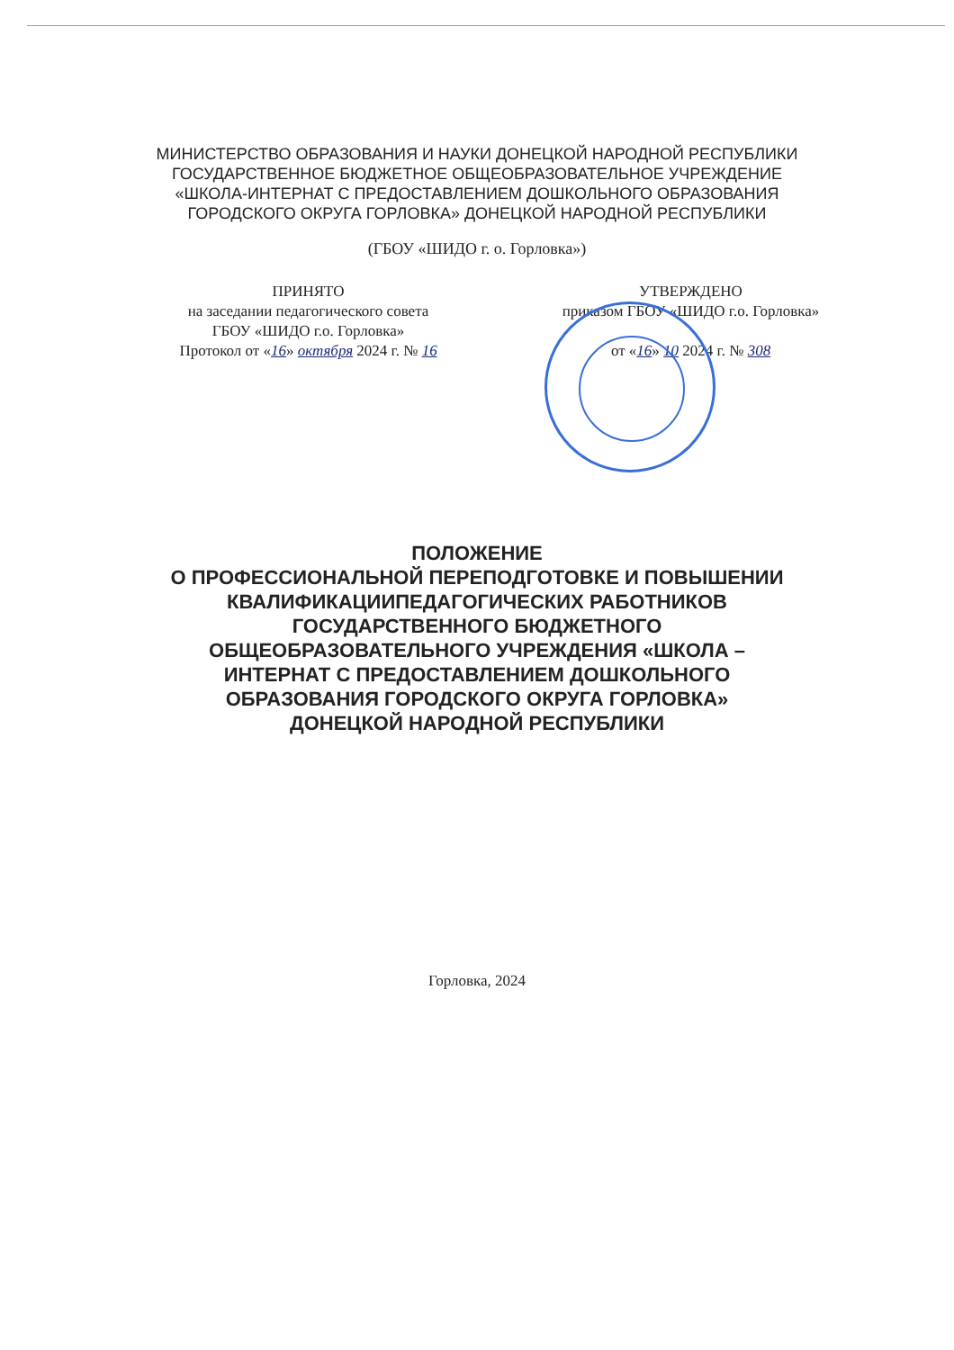МИНИСТЕРСТВО ОБРАЗОВАНИЯ И НАУКИ ДОНЕЦКОЙ НАРОДНОЙ РЕСПУБЛИКИ
ГОСУДАРСТВЕННОЕ БЮДЖЕТНОЕ ОБЩЕОБРАЗОВАТЕЛЬНОЕ УЧРЕЖДЕНИЕ
«ШКОЛА-ИНТЕРНАТ С ПРЕДОСТАВЛЕНИЕМ ДОШКОЛЬНОГО ОБРАЗОВАНИЯ
ГОРОДСКОГО ОКРУГА ГОРЛОВКА» ДОНЕЦКОЙ НАРОДНОЙ РЕСПУБЛИКИ
(ГБОУ «ШИДО г. о. Горловка»)
ПРИНЯТО
на заседании педагогического совета
ГБОУ «ШИДО г.о. Горловка»
Протокол от «16» октября 2024 г. № 16
УТВЕРЖДЕНО
приказом ГБОУ «ШИДО г.о. Горловка»
от «16» 10 2024 г. № 308
ПОЛОЖЕНИЕ
О ПРОФЕССИОНАЛЬНОЙ ПЕРЕПОДГОТОВКЕ И ПОВЫШЕНИИ
КВАЛИФИКАЦИИПЕДАГОГИЧЕСКИХ РАБОТНИКОВ
ГОСУДАРСТВЕННОГО БЮДЖЕТНОГО
ОБЩЕОБРАЗОВАТЕЛЬНОГО УЧРЕЖДЕНИЯ «ШКОЛА –
ИНТЕРНАТ С ПРЕДОСТАВЛЕНИЕМ ДОШКОЛЬНОГО
ОБРАЗОВАНИЯ ГОРОДСКОГО ОКРУГА ГОРЛОВКА»
ДОНЕЦКОЙ НАРОДНОЙ РЕСПУБЛИКИ
Горловка, 2024